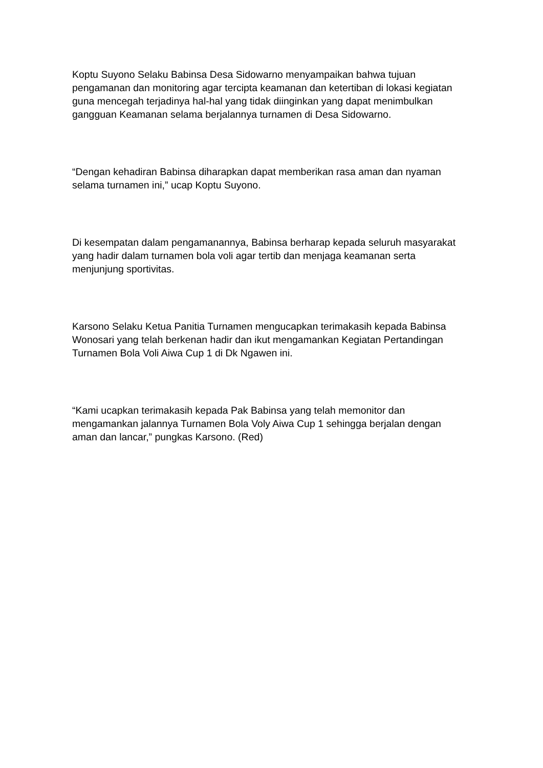Koptu Suyono Selaku Babinsa Desa Sidowarno menyampaikan bahwa tujuan pengamanan dan monitoring agar tercipta keamanan dan ketertiban di lokasi kegiatan guna mencegah terjadinya hal-hal yang tidak diinginkan yang dapat menimbulkan gangguan Keamanan selama berjalannya turnamen di Desa Sidowarno.
“Dengan kehadiran Babinsa diharapkan dapat memberikan rasa aman dan nyaman selama turnamen ini,” ucap Koptu Suyono.
Di kesempatan dalam pengamanannya, Babinsa berharap kepada seluruh masyarakat yang hadir dalam turnamen bola voli agar tertib dan menjaga keamanan serta menjunjung sportivitas.
Karsono Selaku Ketua Panitia Turnamen mengucapkan terimakasih kepada Babinsa Wonosari yang telah berkenan hadir dan ikut mengamankan Kegiatan Pertandingan Turnamen Bola Voli Aiwa Cup 1 di Dk Ngawen ini.
“Kami ucapkan terimakasih kepada Pak Babinsa yang telah memonitor dan mengamankan jalannya Turnamen Bola Voly Aiwa Cup 1 sehingga berjalan dengan aman dan lancar,” pungkas Karsono. (Red)